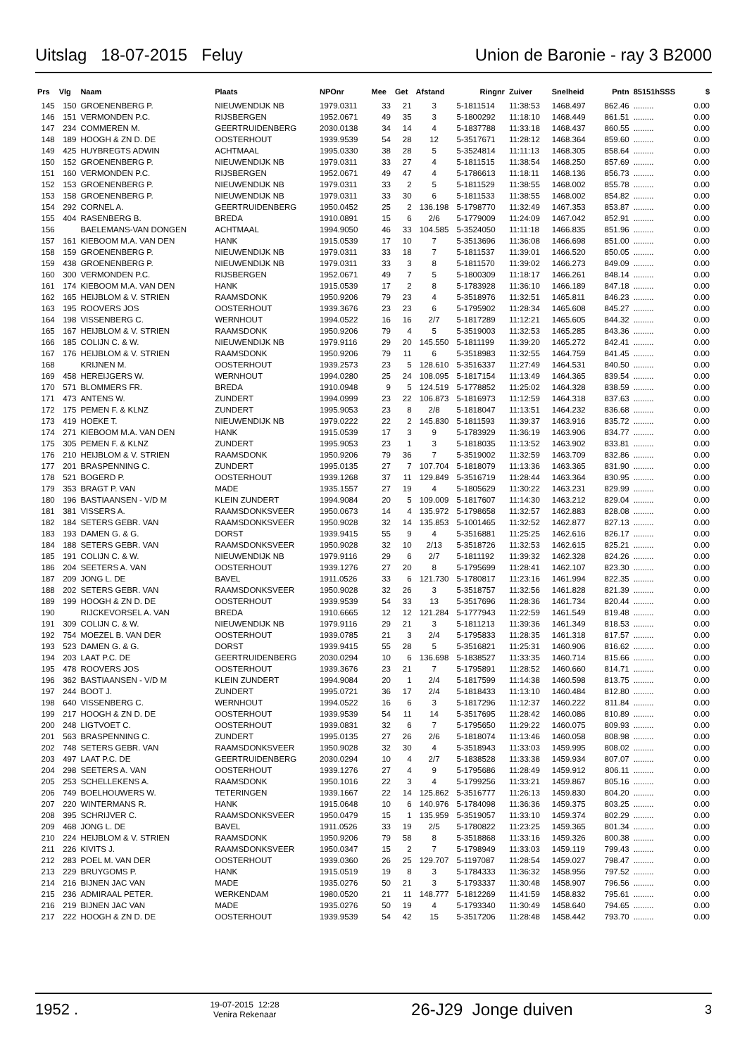Uitslag 18-07-2015 Feluy Union de Baronie - ray 3 B2000
| Prs | Vlg | Naam | Plaats | NPOnr | Mee | Get | Afstand | Ringnr | Zuiver | Snelheid | Pntn | 85151hSSS | $ |
| --- | --- | --- | --- | --- | --- | --- | --- | --- | --- | --- | --- | --- | --- |
| 145 | 150 | GROENENBERG P. | NIEUWENDIJK NB | 1979.0311 | 33 | 21 | 3 | 5-1811514 | 11:38:53 | 1468.497 | 862.46 | ......... | 0.00 |
| 146 | 151 | VERMONDEN P.C. | RIJSBERGEN | 1952.0671 | 49 | 35 | 3 | 5-1800292 | 11:18:10 | 1468.449 | 861.51 | ......... | 0.00 |
| 147 | 234 | COMMEREN M. | GEERTRUIDENBERG | 2030.0138 | 34 | 14 | 4 | 5-1837788 | 11:33:18 | 1468.437 | 860.55 | ......... | 0.00 |
| 148 | 189 | HOOGH & ZN D. DE | OOSTERHOUT | 1939.9539 | 54 | 28 | 12 | 5-3517671 | 11:28:12 | 1468.364 | 859.60 | ......... | 0.00 |
| 149 | 425 | HUYBREGTS ADWIN | ACHTMAAL | 1995.0330 | 38 | 28 | 5 | 5-3524814 | 11:11:13 | 1468.305 | 858.64 | ......... | 0.00 |
| 150 | 152 | GROENENBERG P. | NIEUWENDIJK NB | 1979.0311 | 33 | 27 | 4 | 5-1811515 | 11:38:54 | 1468.250 | 857.69 | ......... | 0.00 |
| 151 | 160 | VERMONDEN P.C. | RIJSBERGEN | 1952.0671 | 49 | 47 | 4 | 5-1786613 | 11:18:11 | 1468.136 | 856.73 | ......... | 0.00 |
| 152 | 153 | GROENENBERG P. | NIEUWENDIJK NB | 1979.0311 | 33 | 2 | 5 | 5-1811529 | 11:38:55 | 1468.002 | 855.78 | ......... | 0.00 |
| 153 | 158 | GROENENBERG P. | NIEUWENDIJK NB | 1979.0311 | 33 | 30 | 6 | 5-1811533 | 11:38:55 | 1468.002 | 854.82 | ......... | 0.00 |
| 154 | 292 | CORNEL A. | GEERTRUIDENBERG | 1950.0452 | 25 | 2 | 136.198 | 5-1798770 | 11:32:49 | 1467.353 | 853.87 | ......... | 0.00 |
| 155 | 404 | RASENBERG B. | BREDA | 1910.0891 | 15 | 6 | 2/6 | 5-1779009 | 11:24:09 | 1467.042 | 852.91 | ......... | 0.00 |
| 156 | | BAELEMANS-VAN DONGEN | ACHTMAAL | 1994.9050 | 46 | 33 | 104.585 | 5-3524050 | 11:11:18 | 1466.835 | 851.96 | ......... | 0.00 |
| 157 | 161 | KIEBOOM M.A. VAN DEN | HANK | 1915.0539 | 17 | 10 | 7 | 5-3513696 | 11:36:08 | 1466.698 | 851.00 | ......... | 0.00 |
| 158 | 159 | GROENENBERG P. | NIEUWENDIJK NB | 1979.0311 | 33 | 18 | 7 | 5-1811537 | 11:39:01 | 1466.520 | 850.05 | ......... | 0.00 |
| 159 | 438 | GROENENBERG P. | NIEUWENDIJK NB | 1979.0311 | 33 | 3 | 8 | 5-1811570 | 11:39:02 | 1466.273 | 849.09 | ......... | 0.00 |
| 160 | 300 | VERMONDEN P.C. | RIJSBERGEN | 1952.0671 | 49 | 7 | 5 | 5-1800309 | 11:18:17 | 1466.261 | 848.14 | ......... | 0.00 |
| 161 | 174 | KIEBOOM M.A. VAN DEN | HANK | 1915.0539 | 17 | 2 | 8 | 5-1783928 | 11:36:10 | 1466.189 | 847.18 | ......... | 0.00 |
| 162 | 165 | HEIJBLOM & V. STRIEN | RAAMSDONK | 1950.9206 | 79 | 23 | 4 | 5-3518976 | 11:32:51 | 1465.811 | 846.23 | ......... | 0.00 |
| 163 | 195 | ROOVERS JOS | OOSTERHOUT | 1939.3676 | 23 | 23 | 6 | 5-1795902 | 11:28:34 | 1465.608 | 845.27 | ......... | 0.00 |
| 164 | 198 | VISSENBERG C. | WERNHOUT | 1994.0522 | 16 | 16 | 2/7 | 5-1817289 | 11:12:21 | 1465.605 | 844.32 | ......... | 0.00 |
| 165 | 167 | HEIJBLOM & V. STRIEN | RAAMSDONK | 1950.9206 | 79 | 4 | 5 | 5-3519003 | 11:32:53 | 1465.285 | 843.36 | ......... | 0.00 |
| 166 | 185 | COLIJN C. & W. | NIEUWENDIJK NB | 1979.9116 | 29 | 20 | 145.550 | 5-1811199 | 11:39:20 | 1465.272 | 842.41 | ......... | 0.00 |
| 167 | 176 | HEIJBLOM & V. STRIEN | RAAMSDONK | 1950.9206 | 79 | 11 | 6 | 5-3518983 | 11:32:55 | 1464.759 | 841.45 | ......... | 0.00 |
| 168 | | KRIJNEN M. | OOSTERHOUT | 1939.2573 | 23 | 5 | 128.610 | 5-3516337 | 11:27:49 | 1464.531 | 840.50 | ......... | 0.00 |
| 169 | 458 | HEREIJGERS W. | WERNHOUT | 1994.0280 | 25 | 24 | 108.095 | 5-1817154 | 11:13:49 | 1464.365 | 839.54 | ......... | 0.00 |
| 170 | 571 | BLOMMERS FR. | BREDA | 1910.0948 | 9 | 5 | 124.519 | 5-1778852 | 11:25:02 | 1464.328 | 838.59 | ......... | 0.00 |
| 171 | 473 | ANTENS W. | ZUNDERT | 1994.0999 | 23 | 22 | 106.873 | 5-1816973 | 11:12:59 | 1464.318 | 837.63 | ......... | 0.00 |
| 172 | 175 | PEMEN F. & KLNZ | ZUNDERT | 1995.9053 | 23 | 8 | 2/8 | 5-1818047 | 11:13:51 | 1464.232 | 836.68 | ......... | 0.00 |
| 173 | 419 | HOEKE T. | NIEUWENDIJK NB | 1979.0222 | 22 | 2 | 145.830 | 5-1811593 | 11:39:37 | 1463.916 | 835.72 | ......... | 0.00 |
| 174 | 271 | KIEBOOM M.A. VAN DEN | HANK | 1915.0539 | 17 | 3 | 9 | 5-1783929 | 11:36:19 | 1463.906 | 834.77 | ......... | 0.00 |
| 175 | 305 | PEMEN F. & KLNZ | ZUNDERT | 1995.9053 | 23 | 1 | 3 | 5-1818035 | 11:13:52 | 1463.902 | 833.81 | ......... | 0.00 |
| 176 | 210 | HEIJBLOM & V. STRIEN | RAAMSDONK | 1950.9206 | 79 | 36 | 7 | 5-3519002 | 11:32:59 | 1463.709 | 832.86 | ......... | 0.00 |
| 177 | 201 | BRASPENNING C. | ZUNDERT | 1995.0135 | 27 | 7 | 107.704 | 5-1818079 | 11:13:36 | 1463.365 | 831.90 | ......... | 0.00 |
| 178 | 521 | BOGERD P. | OOSTERHOUT | 1939.1268 | 37 | 11 | 129.849 | 5-3516719 | 11:28:44 | 1463.364 | 830.95 | ......... | 0.00 |
| 179 | 353 | BRAGT P. VAN | MADE | 1935.1557 | 27 | 19 | 4 | 5-1805629 | 11:30:22 | 1463.231 | 829.99 | ......... | 0.00 |
| 180 | 196 | BASTIAANSEN - V/D M | KLEIN ZUNDERT | 1994.9084 | 20 | 5 | 109.009 | 5-1817607 | 11:14:30 | 1463.212 | 829.04 | ......... | 0.00 |
| 181 | 381 | VISSERS A. | RAAMSDONKSVEER | 1950.0673 | 14 | 4 | 135.972 | 5-1798658 | 11:32:57 | 1462.883 | 828.08 | ......... | 0.00 |
| 182 | 184 | SETERS GEBR. VAN | RAAMSDONKSVEER | 1950.9028 | 32 | 14 | 135.853 | 5-1001465 | 11:32:52 | 1462.877 | 827.13 | ......... | 0.00 |
| 183 | 193 | DAMEN G. & G. | DORST | 1939.9415 | 55 | 9 | 4 | 5-3516881 | 11:25:25 | 1462.616 | 826.17 | ......... | 0.00 |
| 184 | 188 | SETERS GEBR. VAN | RAAMSDONKSVEER | 1950.9028 | 32 | 10 | 2/13 | 5-3518726 | 11:32:53 | 1462.615 | 825.21 | ......... | 0.00 |
| 185 | 191 | COLIJN C. & W. | NIEUWENDIJK NB | 1979.9116 | 29 | 6 | 2/7 | 5-1811192 | 11:39:32 | 1462.328 | 824.26 | ......... | 0.00 |
| 186 | 204 | SEETERS A. VAN | OOSTERHOUT | 1939.1276 | 27 | 20 | 8 | 5-1795699 | 11:28:41 | 1462.107 | 823.30 | ......... | 0.00 |
| 187 | 209 | JONG L. DE | BAVEL | 1911.0526 | 33 | 6 | 121.730 | 5-1780817 | 11:23:16 | 1461.994 | 822.35 | ......... | 0.00 |
| 188 | 202 | SETERS GEBR. VAN | RAAMSDONKSVEER | 1950.9028 | 32 | 26 | 3 | 5-3518757 | 11:32:56 | 1461.828 | 821.39 | ......... | 0.00 |
| 189 | 199 | HOOGH & ZN D. DE | OOSTERHOUT | 1939.9539 | 54 | 33 | 13 | 5-3517696 | 11:28:36 | 1461.734 | 820.44 | ......... | 0.00 |
| 190 | | RIJCKEVORSEL A. VAN | BREDA | 1910.6665 | 12 | 12 | 121.284 | 5-1777943 | 11:22:59 | 1461.549 | 819.48 | ......... | 0.00 |
| 191 | 309 | COLIJN C. & W. | NIEUWENDIJK NB | 1979.9116 | 29 | 21 | 3 | 5-1811213 | 11:39:36 | 1461.349 | 818.53 | ......... | 0.00 |
| 192 | 754 | MOEZEL B. VAN DER | OOSTERHOUT | 1939.0785 | 21 | 3 | 2/4 | 5-1795833 | 11:28:35 | 1461.318 | 817.57 | ......... | 0.00 |
| 193 | 523 | DAMEN G. & G. | DORST | 1939.9415 | 55 | 28 | 5 | 5-3516821 | 11:25:31 | 1460.906 | 816.62 | ......... | 0.00 |
| 194 | 203 | LAAT P.C. DE | GEERTRUIDENBERG | 2030.0294 | 10 | 6 | 136.698 | 5-1838527 | 11:33:35 | 1460.714 | 815.66 | ......... | 0.00 |
| 195 | 478 | ROOVERS JOS | OOSTERHOUT | 1939.3676 | 23 | 21 | 7 | 5-1795891 | 11:28:52 | 1460.660 | 814.71 | ......... | 0.00 |
| 196 | 362 | BASTIAANSEN - V/D M | KLEIN ZUNDERT | 1994.9084 | 20 | 1 | 2/4 | 5-1817599 | 11:14:38 | 1460.598 | 813.75 | ......... | 0.00 |
| 197 | 244 | BOOT J. | ZUNDERT | 1995.0721 | 36 | 17 | 2/4 | 5-1818433 | 11:13:10 | 1460.484 | 812.80 | ......... | 0.00 |
| 198 | 640 | VISSENBERG C. | WERNHOUT | 1994.0522 | 16 | 6 | 3 | 5-1817296 | 11:12:37 | 1460.222 | 811.84 | ......... | 0.00 |
| 199 | 217 | HOOGH & ZN D. DE | OOSTERHOUT | 1939.9539 | 54 | 11 | 14 | 5-3517695 | 11:28:42 | 1460.086 | 810.89 | ......... | 0.00 |
| 200 | 248 | LIGTVOET C. | OOSTERHOUT | 1939.0831 | 32 | 6 | 7 | 5-1795650 | 11:29:22 | 1460.075 | 809.93 | ......... | 0.00 |
| 201 | 563 | BRASPENNING C. | ZUNDERT | 1995.0135 | 27 | 26 | 2/6 | 5-1818074 | 11:13:46 | 1460.058 | 808.98 | ......... | 0.00 |
| 202 | 748 | SETERS GEBR. VAN | RAAMSDONKSVEER | 1950.9028 | 32 | 30 | 4 | 5-3518943 | 11:33:03 | 1459.995 | 808.02 | ......... | 0.00 |
| 203 | 497 | LAAT P.C. DE | GEERTRUIDENBERG | 2030.0294 | 10 | 4 | 2/7 | 5-1838528 | 11:33:38 | 1459.934 | 807.07 | ......... | 0.00 |
| 204 | 298 | SEETERS A. VAN | OOSTERHOUT | 1939.1276 | 27 | 4 | 9 | 5-1795686 | 11:28:49 | 1459.912 | 806.11 | ......... | 0.00 |
| 205 | 253 | SCHELLEKENS A. | RAAMSDONK | 1950.1016 | 22 | 3 | 4 | 5-1799256 | 11:33:21 | 1459.867 | 805.16 | ......... | 0.00 |
| 206 | 749 | BOELHOUWERS W. | TETERINGEN | 1939.1667 | 22 | 14 | 125.862 | 5-3516777 | 11:26:13 | 1459.830 | 804.20 | ......... | 0.00 |
| 207 | 220 | WINTERMANS R. | HANK | 1915.0648 | 10 | 6 | 140.976 | 5-1784098 | 11:36:36 | 1459.375 | 803.25 | ......... | 0.00 |
| 208 | 395 | SCHRIJVER C. | RAAMSDONKSVEER | 1950.0479 | 15 | 1 | 135.959 | 5-3519057 | 11:33:10 | 1459.374 | 802.29 | ......... | 0.00 |
| 209 | 468 | JONG L. DE | BAVEL | 1911.0526 | 33 | 19 | 2/5 | 5-1780822 | 11:23:25 | 1459.365 | 801.34 | ......... | 0.00 |
| 210 | 224 | HEIJBLOM & V. STRIEN | RAAMSDONK | 1950.9206 | 79 | 58 | 8 | 5-3518868 | 11:33:16 | 1459.326 | 800.38 | ......... | 0.00 |
| 211 | 226 | KIVITS J. | RAAMSDONKSVEER | 1950.0347 | 15 | 2 | 7 | 5-1798949 | 11:33:03 | 1459.119 | 799.43 | ......... | 0.00 |
| 212 | 283 | POEL M. VAN DER | OOSTERHOUT | 1939.0360 | 26 | 25 | 129.707 | 5-1197087 | 11:28:54 | 1459.027 | 798.47 | ......... | 0.00 |
| 213 | 229 | BRUYGOMS P. | HANK | 1915.0519 | 19 | 8 | 3 | 5-1784333 | 11:36:32 | 1458.956 | 797.52 | ......... | 0.00 |
| 214 | 216 | BIJNEN JAC VAN | MADE | 1935.0276 | 50 | 21 | 3 | 5-1793337 | 11:30:48 | 1458.907 | 796.56 | ......... | 0.00 |
| 215 | 236 | ADMIRAAL PETER. | WERKENDAM | 1980.0520 | 21 | 11 | 148.777 | 5-1812269 | 11:41:59 | 1458.832 | 795.61 | ......... | 0.00 |
| 216 | 219 | BIJNEN JAC VAN | MADE | 1935.0276 | 50 | 19 | 4 | 5-1793340 | 11:30:49 | 1458.640 | 794.65 | ......... | 0.00 |
| 217 | 222 | HOOGH & ZN D. DE | OOSTERHOUT | 1939.9539 | 54 | 42 | 15 | 5-3517206 | 11:28:48 | 1458.442 | 793.70 | ......... | 0.00 |
1952 . 19-07-2015 12:28
Venira Rekenaar 26-J29 Jonge duiven 3